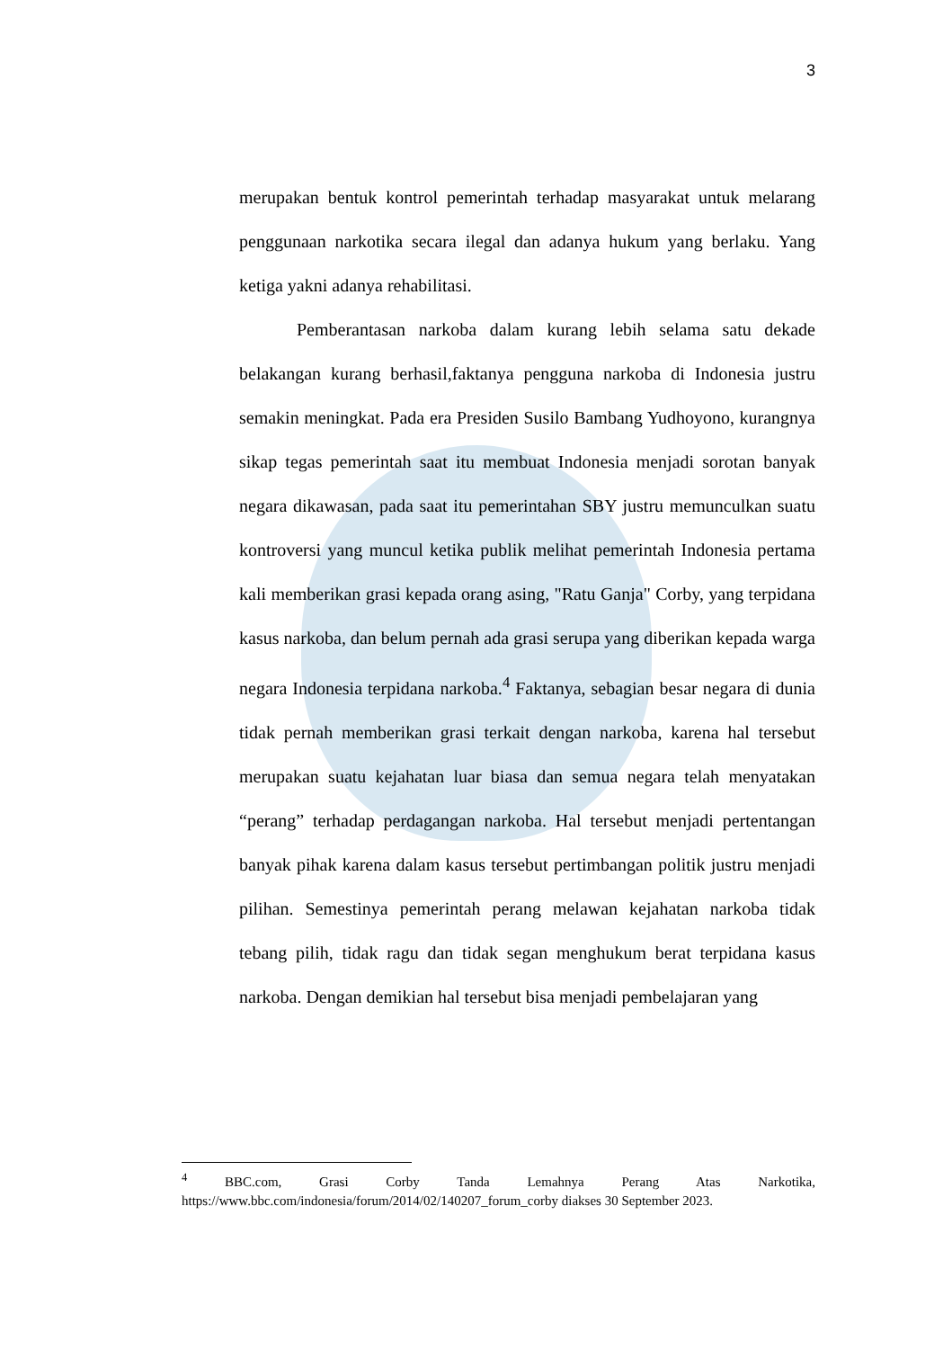3
merupakan bentuk kontrol pemerintah terhadap masyarakat untuk melarang penggunaan narkotika secara ilegal dan adanya hukum yang berlaku. Yang ketiga yakni adanya rehabilitasi.
Pemberantasan narkoba dalam kurang lebih selama satu dekade belakangan kurang berhasil,faktanya pengguna narkoba di Indonesia justru semakin meningkat. Pada era Presiden Susilo Bambang Yudhoyono, kurangnya sikap tegas pemerintah saat itu membuat Indonesia menjadi sorotan banyak negara dikawasan, pada saat itu pemerintahan SBY justru memunculkan suatu kontroversi yang muncul ketika publik melihat pemerintah Indonesia pertama kali memberikan grasi kepada orang asing, "Ratu Ganja" Corby, yang terpidana kasus narkoba, dan belum pernah ada grasi serupa yang diberikan kepada warga negara Indonesia terpidana narkoba.<sup>4</sup> Faktanya, sebagian besar negara di dunia tidak pernah memberikan grasi terkait dengan narkoba, karena hal tersebut merupakan suatu kejahatan luar biasa dan semua negara telah menyatakan “perang” terhadap perdagangan narkoba. Hal tersebut menjadi pertentangan banyak pihak karena dalam kasus tersebut pertimbangan politik justru menjadi pilihan. Semestinya pemerintah perang melawan kejahatan narkoba tidak tebang pilih, tidak ragu dan tidak segan menghukum berat terpidana kasus narkoba. Dengan demikian hal tersebut bisa menjadi pembelajaran yang
<sup>4</sup> BBC.com, Grasi Corby Tanda Lemahnya Perang Atas Narkotika, https://www.bbc.com/indonesia/forum/2014/02/140207_forum_corby diakses 30 September 2023.